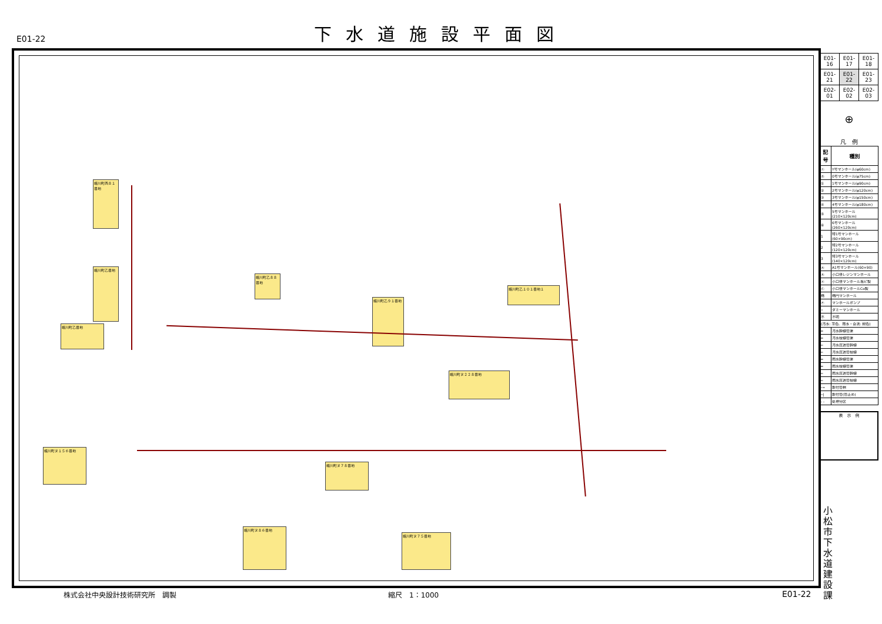下水道施設平面図
E01-22
蛭川町西８１番地
蛭川町乙番地
蛭川町乙番地
蛭川町乙８８番地
蛭川町乙９１番地
蛭川町乙１０１番地１
蛭川町ヌ２２８番地
蛭川町ヌ７８番地
蛭川町ヌ７５番地
蛭川町ヌ８６番地
蛭川町ヌ１５６番地
| E01-16 | E01-17 | E01-18 |
| E01-21 | E01-22 | E01-23 |
| E02-01 | E02-02 | E02-03 |
⊕
凡　例
| 記号 | 種別 |
| --- | --- |
| Ⓨ | Y号マンホール(φ60cm) |
| ⓪ | 0号マンホール(φ75cm) |
| ① | 1号マンホール(φ90cm) |
| ② | 2号マンホール(φ120cm) |
| ③ | 3号マンホール(φ150cm) |
| ④ | 4号マンホール(φ180cm) |
| ⑤ | 5号マンホール(210×120cm) |
| ⑥ | 6号マンホール(260×120cm) |
| 1 | 特1号マンホール(60×90cm) |
| 2 | 特2号マンホール(120×120cm) |
| 3 | 特3号マンホール(140×120cm) |
| Ⓐ | A1号マンホール(60×90) |
| Ⓡ | 小口径レジンマンホール |
| Ⓥ | 小口径マンホール塩ビ製 |
| Ⓒ | 小口径マンホールCo製 |
| 楕 | 楕円マンホール |
| Ⓟ | マンホールポンプ |
| ∘ | ダミーマンホール |
| 不 | 不明 |
| (汚水: 茶色、雨水・合流: 紺色) | |
| ━ | 汚水幹線管渠 |
| ━ | 汚水枝線管渠 |
| ┅ | 汚水圧送管幹線 |
| ┅ | 汚水圧送管枝線 |
| ━ | 雨水幹線管渠 |
| ━ | 雨水枝線管渠 |
| ┅ | 雨水圧送管幹線 |
| ┅ | 雨水圧送管枝線 |
| ─• | 取付管桝 |
| ─/ | 取付管(管止め) |
| - - | 処理分区 |
表　示　例
小松市下水道建設課
株式会社中央設計技術研究所　調製 縮尺　1：1000 E01-22